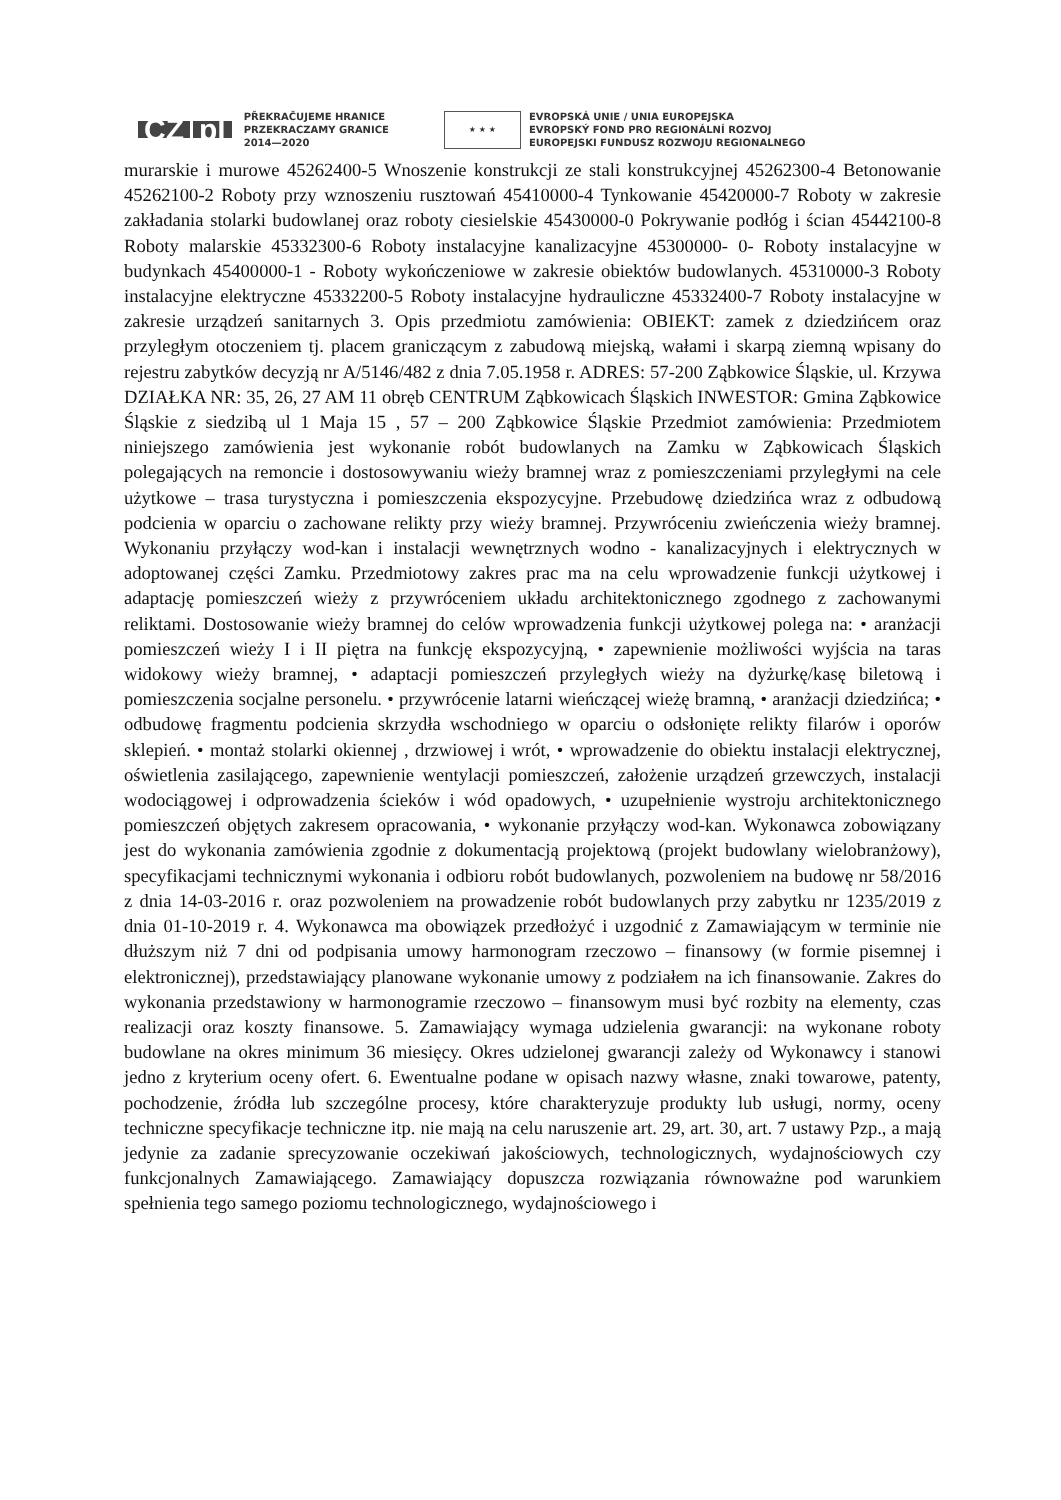CZ pl
PŘEKRAČUJEME HRANICE
PRZEKRACZAMY GRANICE
2014—2020
★ ★ ★
EVROPSKÁ UNIE / UNIA EUROPEJSKA
EVROPSKÝ FOND PRO REGIONÁLNÍ ROZVOJ
EUROPEJSKI FUNDUSZ ROZWOJU REGIONALNEGO
murarskie i murowe 45262400-5 Wnoszenie konstrukcji ze stali konstrukcyjnej 45262300-4 Betonowanie 45262100-2 Roboty przy wznoszeniu rusztowań 45410000-4 Tynkowanie 45420000-7 Roboty w zakresie zakładania stolarki budowlanej oraz roboty ciesielskie 45430000-0 Pokrywanie podłóg i ścian 45442100-8 Roboty malarskie 45332300-6 Roboty instalacyjne kanalizacyjne 45300000- 0- Roboty instalacyjne w budynkach 45400000-1 - Roboty wykończeniowe w zakresie obiektów budowlanych. 45310000-3 Roboty instalacyjne elektryczne 45332200-5 Roboty instalacyjne hydrauliczne 45332400-7 Roboty instalacyjne w zakresie urządzeń sanitarnych 3. Opis przedmiotu zamówienia: OBIEKT: zamek z dziedzińcem oraz przyległym otoczeniem tj. placem graniczącym z zabudową miejską, wałami i skarpą ziemną wpisany do rejestru zabytków decyzją nr A/5146/482 z dnia 7.05.1958 r. ADRES: 57-200 Ząbkowice Śląskie, ul. Krzywa DZIAŁKA NR: 35, 26, 27 AM 11 obręb CENTRUM Ząbkowicach Śląskich INWESTOR: Gmina Ząbkowice Śląskie z siedzibą ul 1 Maja 15 , 57 – 200 Ząbkowice Śląskie Przedmiot zamówienia: Przedmiotem niniejszego zamówienia jest wykonanie robót budowlanych na Zamku w Ząbkowicach Śląskich polegających na remoncie i dostosowywaniu wieży bramnej wraz z pomieszczeniami przyległymi na cele użytkowe – trasa turystyczna i pomieszczenia ekspozycyjne. Przebudowę dziedzińca wraz z odbudową podcienia w oparciu o zachowane relikty przy wieży bramnej. Przywróceniu zwieńczenia wieży bramnej. Wykonaniu przyłączy wod-kan i instalacji wewnętrznych wodno - kanalizacyjnych i elektrycznych w adoptowanej części Zamku. Przedmiotowy zakres prac ma na celu wprowadzenie funkcji użytkowej i adaptację pomieszczeń wieży z przywróceniem układu architektonicznego zgodnego z zachowanymi reliktami. Dostosowanie wieży bramnej do celów wprowadzenia funkcji użytkowej polega na: • aranżacji pomieszczeń wieży I i II piętra na funkcję ekspozycyjną, • zapewnienie możliwości wyjścia na taras widokowy wieży bramnej, • adaptacji pomieszczeń przyległych wieży na dyżurkę/kasę biletową i pomieszczenia socjalne personelu. • przywrócenie latarni wieńczącej wieżę bramną, • aranżacji dziedzińca; • odbudowę fragmentu podcienia skrzydła wschodniego w oparciu o odsłonięte relikty filarów i oporów sklepień. • montaż stolarki okiennej , drzwiowej i wrót, • wprowadzenie do obiektu instalacji elektrycznej, oświetlenia zasilającego, zapewnienie wentylacji pomieszczeń, założenie urządzeń grzewczych, instalacji wodociągowej i odprowadzenia ścieków i wód opadowych, • uzupełnienie wystroju architektonicznego pomieszczeń objętych zakresem opracowania, • wykonanie przyłączy wod-kan. Wykonawca zobowiązany jest do wykonania zamówienia zgodnie z dokumentacją projektową (projekt budowlany wielobranżowy), specyfikacjami technicznymi wykonania i odbioru robót budowlanych, pozwoleniem na budowę nr 58/2016 z dnia 14-03-2016 r. oraz pozwoleniem na prowadzenie robót budowlanych przy zabytku nr 1235/2019 z dnia 01-10-2019 r. 4. Wykonawca ma obowiązek przedłożyć i uzgodnić z Zamawiającym w terminie nie dłuższym niż 7 dni od podpisania umowy harmonogram rzeczowo – finansowy (w formie pisemnej i elektronicznej), przedstawiający planowane wykonanie umowy z podziałem na ich finansowanie. Zakres do wykonania przedstawiony w harmonogramie rzeczowo – finansowym musi być rozbity na elementy, czas realizacji oraz koszty finansowe. 5. Zamawiający wymaga udzielenia gwarancji: na wykonane roboty budowlane na okres minimum 36 miesięcy. Okres udzielonej gwarancji zależy od Wykonawcy i stanowi jedno z kryterium oceny ofert. 6. Ewentualne podane w opisach nazwy własne, znaki towarowe, patenty, pochodzenie, źródła lub szczególne procesy, które charakteryzuje produkty lub usługi, normy, oceny techniczne specyfikacje techniczne itp. nie mają na celu naruszenie art. 29, art. 30, art. 7 ustawy Pzp., a mają jedynie za zadanie sprecyzowanie oczekiwań jakościowych, technologicznych, wydajnościowych czy funkcjonalnych Zamawiającego. Zamawiający dopuszcza rozwiązania równoważne pod warunkiem spełnienia tego samego poziomu technologicznego, wydajnościowego i